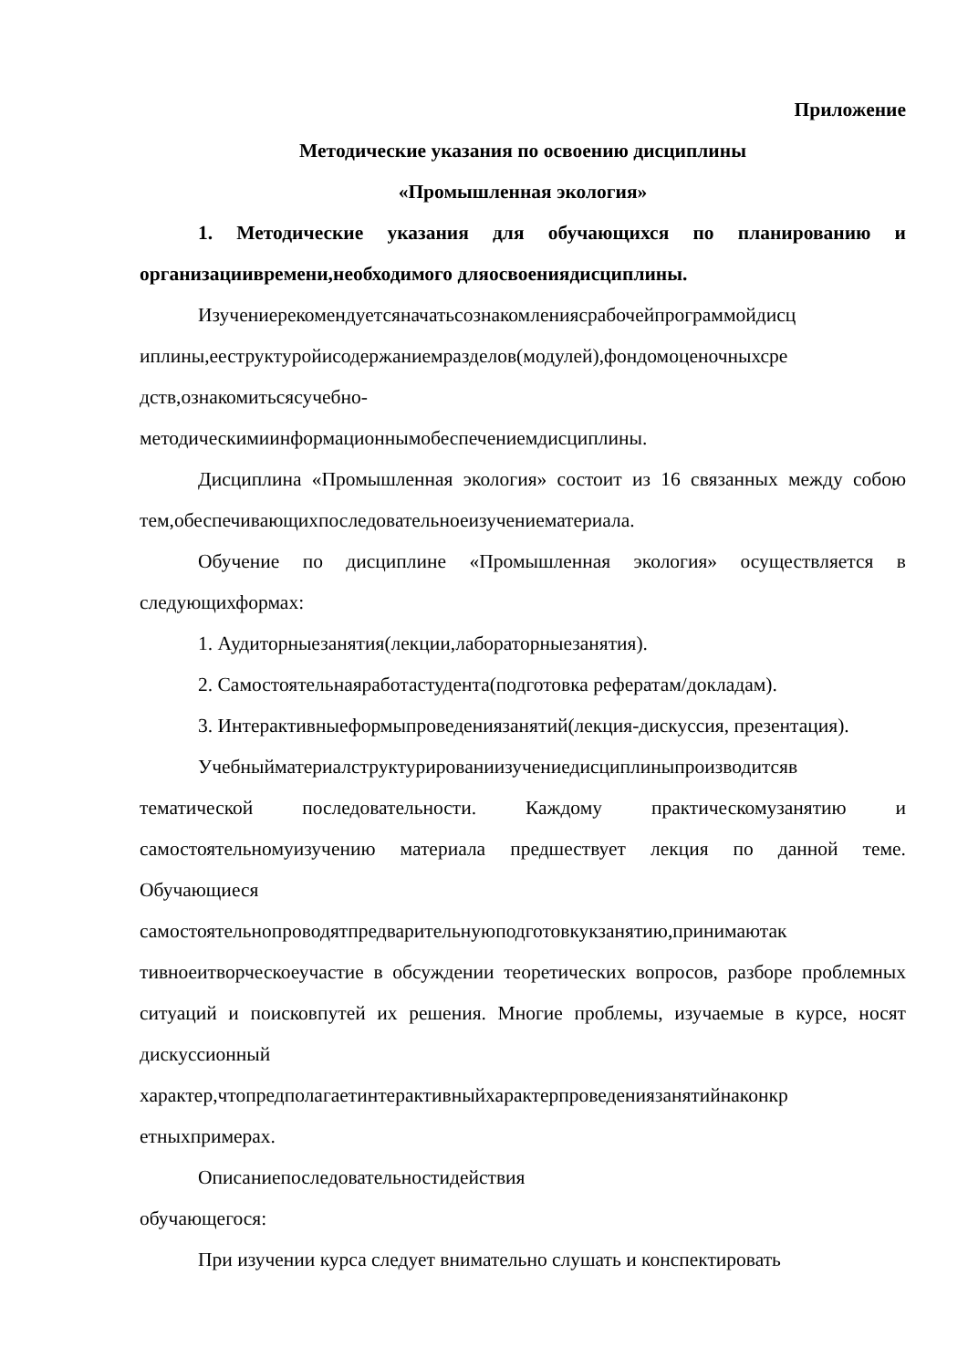Приложение
Методические указания по освоению дисциплины
«Промышленная экология»
1. Методические указания для обучающихся по планированию и организациивремени,необходимого дляосвоениядисциплины.
Изучениерекомендуетсяначатьсознакомлениясрабочейпрограммойдисц иплины,ееструктуройисодержаниемразделов(модулей),фондомоценочныхсре дств,ознакомитьсясучебно-
методическимиинформационнымобеспечениемдисциплины.
Дисциплина «Промышленная экология» состоит из 16 связанных между собою тем,обеспечивающихпоследовательноеизучениематериала.
Обучение по дисциплине «Промышленная экология» осуществляется в следующихформах:
1. Аудиторныезанятия(лекции,лабораторныезанятия).
2. Самостоятельнаяработастудента(подготовка рефератам/докладам).
3. Интерактивныеформыпроведениязанятий(лекция-дискуссия, презентация).
Учебныйматериалструктурированиизучениедисциплиныпроизводитсяв тематической последовательности. Каждому практическомузанятию и самостоятельномуизучению материала предшествует лекция по данной теме. Обучающиеся самостоятельнопроводятпредварительнуюподготовкукзанятию,принимаютак тивноеитворческоеучастие в обсуждении теоретических вопросов, разборе проблемных ситуаций и поисковпутей их решения. Многие проблемы, изучаемые в курсе, носят дискуссионный характер,чтопредполагаетинтерактивныйхарактерпроведениязанятийнаконкр етныхпримерах.
Описаниепоследовательностидействия
обучающегося:
При изучении курса следует внимательно слушать и конспектировать